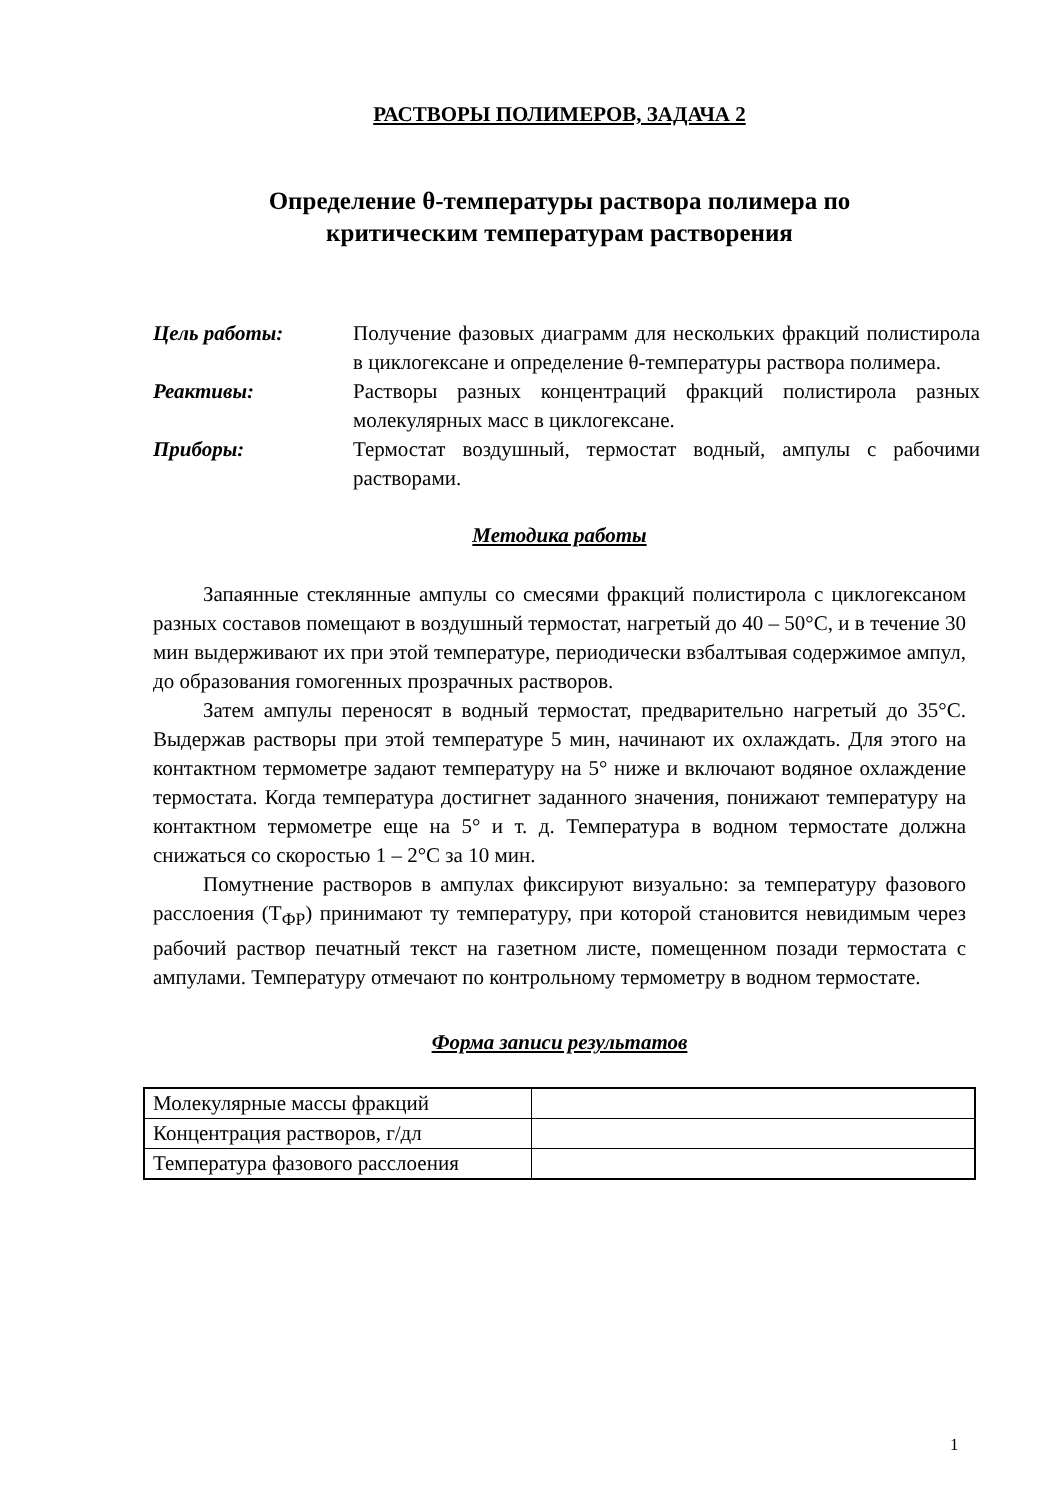РАСТВОРЫ ПОЛИМЕРОВ, ЗАДАЧА 2
Определение θ-температуры раствора полимера по
критическим температурам растворения
Цель работы:
Получение фазовых диаграмм для нескольких фракций полистирола в циклогексане и определение θ-температуры раствора полимера.
Реактивы:
Растворы разных концентраций фракций полистирола разных молекулярных масс в циклогексане.
Приборы:
Термостат воздушный, термостат водный, ампулы с рабочими растворами.
Методика работы
Запаянные стеклянные ампулы со смесями фракций полистирола с циклогексаном разных составов помещают в воздушный термостат, нагретый до 40 – 50°С, и в течение 30 мин выдерживают их при этой температуре, периодически взбалтывая содержимое ампул, до образования гомогенных прозрачных растворов.
Затем ампулы переносят в водный термостат, предварительно нагретый до 35°С. Выдержав растворы при этой температуре 5 мин, начинают их охлаждать. Для этого на контактном термометре задают температуру на 5° ниже и включают водяное охлаждение термостата. Когда температура достигнет заданного значения, понижают температуру на контактном термометре еще на 5° и т. д. Температура в водном термостате должна снижаться со скоростью 1 – 2°С за 10 мин.
Помутнение растворов в ампулах фиксируют визуально: за температуру фазового расслоения (Т<sub>ФР</sub>) принимают ту температуру, при которой становится невидимым через рабочий раствор печатный текст на газетном листе, помещенном позади термостата с ампулами. Температуру отмечают по контрольному термометру в водном термостате.
Форма записи результатов
| Молекулярные массы фракций | |
| Концентрация растворов, г/дл | |
| Температура фазового расслоения | |
1